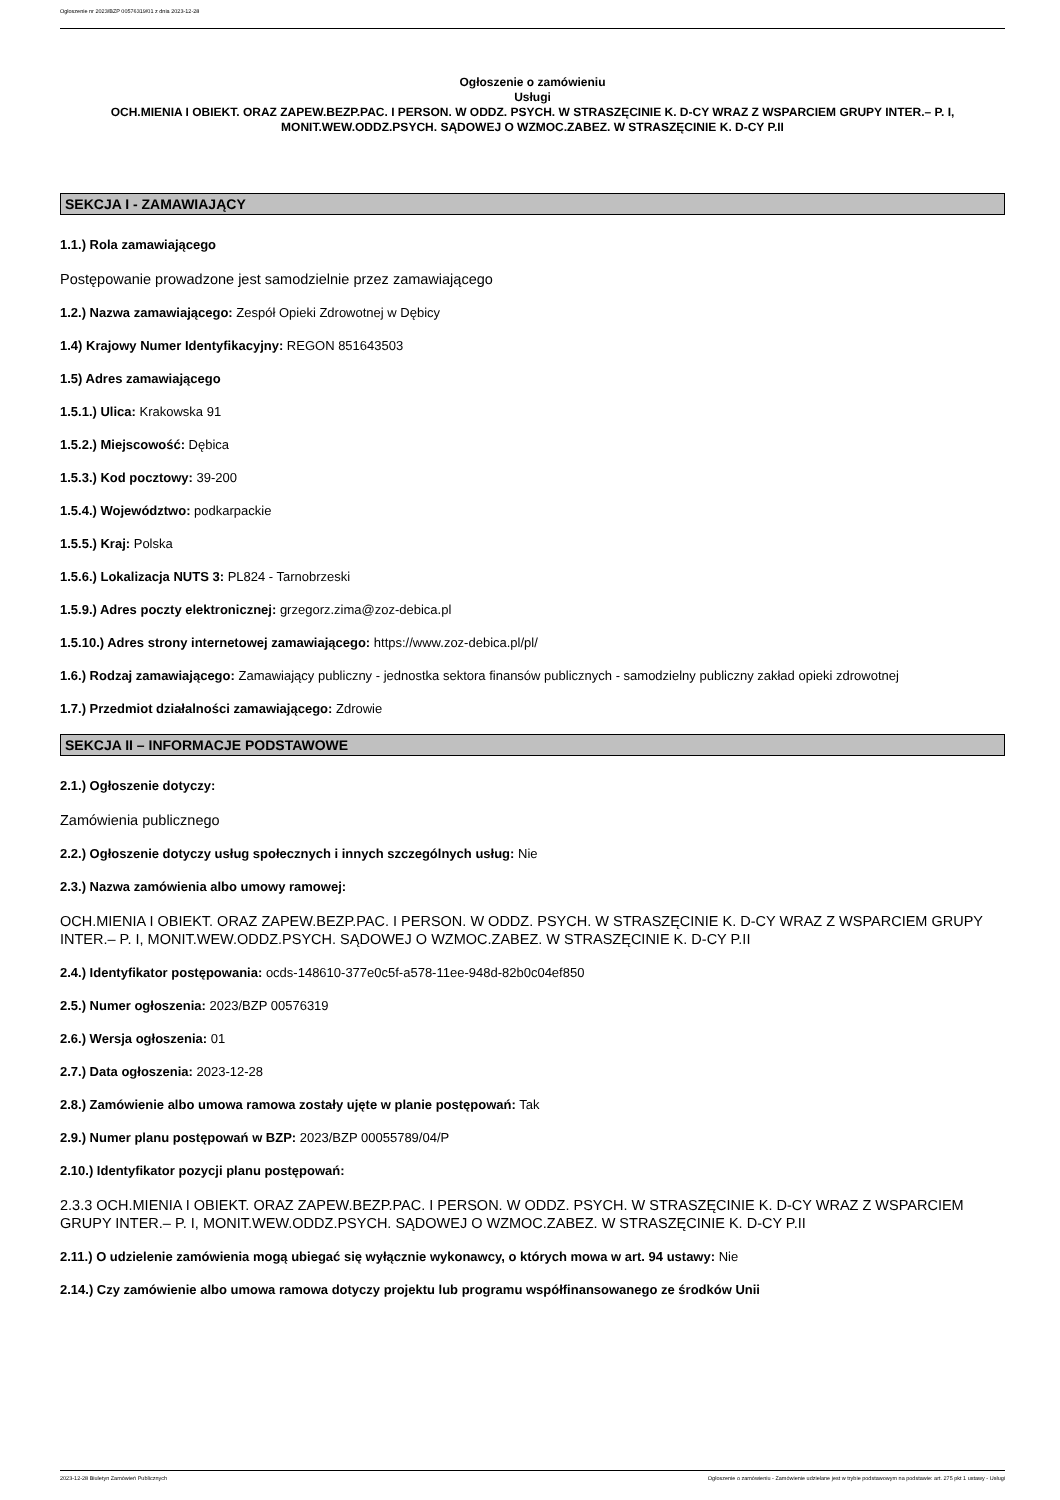Ogłoszenie nr 2023/BZP 00576319/01 z dnia 2023-12-28
Ogłoszenie o zamówieniu
Usługi
OCH.MIENIA I OBIEKT. ORAZ ZAPEW.BEZP.PAC. I PERSON. W ODDZ. PSYCH. W STRASZĘCINIE K. D-CY WRAZ Z WSPARCIEM GRUPY INTER.– P. I, MONIT.WEW.ODDZ.PSYCH. SĄDOWEJ O WZMOC.ZABEZ. W STRASZĘCINIE K. D-CY P.II
SEKCJA I - ZAMAWIAJĄCY
1.1.) Rola zamawiającego
Postępowanie prowadzone jest samodzielnie przez zamawiającego
1.2.) Nazwa zamawiającego: Zespół Opieki Zdrowotnej w Dębicy
1.4) Krajowy Numer Identyfikacyjny: REGON 851643503
1.5) Adres zamawiającego
1.5.1.) Ulica: Krakowska 91
1.5.2.) Miejscowość: Dębica
1.5.3.) Kod pocztowy: 39-200
1.5.4.) Województwo: podkarpackie
1.5.5.) Kraj: Polska
1.5.6.) Lokalizacja NUTS 3: PL824 - Tarnobrzeski
1.5.9.) Adres poczty elektronicznej: grzegorz.zima@zoz-debica.pl
1.5.10.) Adres strony internetowej zamawiającego: https://www.zoz-debica.pl/pl/
1.6.) Rodzaj zamawiającego: Zamawiający publiczny - jednostka sektora finansów publicznych - samodzielny publiczny zakład opieki zdrowotnej
1.7.) Przedmiot działalności zamawiającego: Zdrowie
SEKCJA II – INFORMACJE PODSTAWOWE
2.1.) Ogłoszenie dotyczy:
Zamówienia publicznego
2.2.) Ogłoszenie dotyczy usług społecznych i innych szczególnych usług: Nie
2.3.) Nazwa zamówienia albo umowy ramowej:
OCH.MIENIA I OBIEKT. ORAZ ZAPEW.BEZP.PAC. I PERSON. W ODDZ. PSYCH. W STRASZĘCINIE K. D-CY WRAZ Z WSPARCIEM GRUPY INTER.– P. I, MONIT.WEW.ODDZ.PSYCH. SĄDOWEJ O WZMOC.ZABEZ. W STRASZĘCINIE K. D-CY P.II
2.4.) Identyfikator postępowania: ocds-148610-377e0c5f-a578-11ee-948d-82b0c04ef850
2.5.) Numer ogłoszenia: 2023/BZP 00576319
2.6.) Wersja ogłoszenia: 01
2.7.) Data ogłoszenia: 2023-12-28
2.8.) Zamówienie albo umowa ramowa zostały ujęte w planie postępowań: Tak
2.9.) Numer planu postępowań w BZP: 2023/BZP 00055789/04/P
2.10.) Identyfikator pozycji planu postępowań:
2.3.3 OCH.MIENIA I OBIEKT. ORAZ ZAPEW.BEZP.PAC. I PERSON. W ODDZ. PSYCH. W STRASZĘCINIE K. D-CY WRAZ Z WSPARCIEM GRUPY INTER.– P. I, MONIT.WEW.ODDZ.PSYCH. SĄDOWEJ O WZMOC.ZABEZ. W STRASZĘCINIE K. D-CY P.II
2.11.) O udzielenie zamówienia mogą ubiegać się wyłącznie wykonawcy, o których mowa w art. 94 ustawy: Nie
2.14.) Czy zamówienie albo umowa ramowa dotyczy projektu lub programu współfinansowanego ze środków Unii
2023-12-28 Biuletyn Zamówień Publicznych Ogłoszenie o zamówieniu - Zamówienie udzielane jest w trybie podstawowym na podstawie: art. 275 pkt 1 ustawy - Usługi